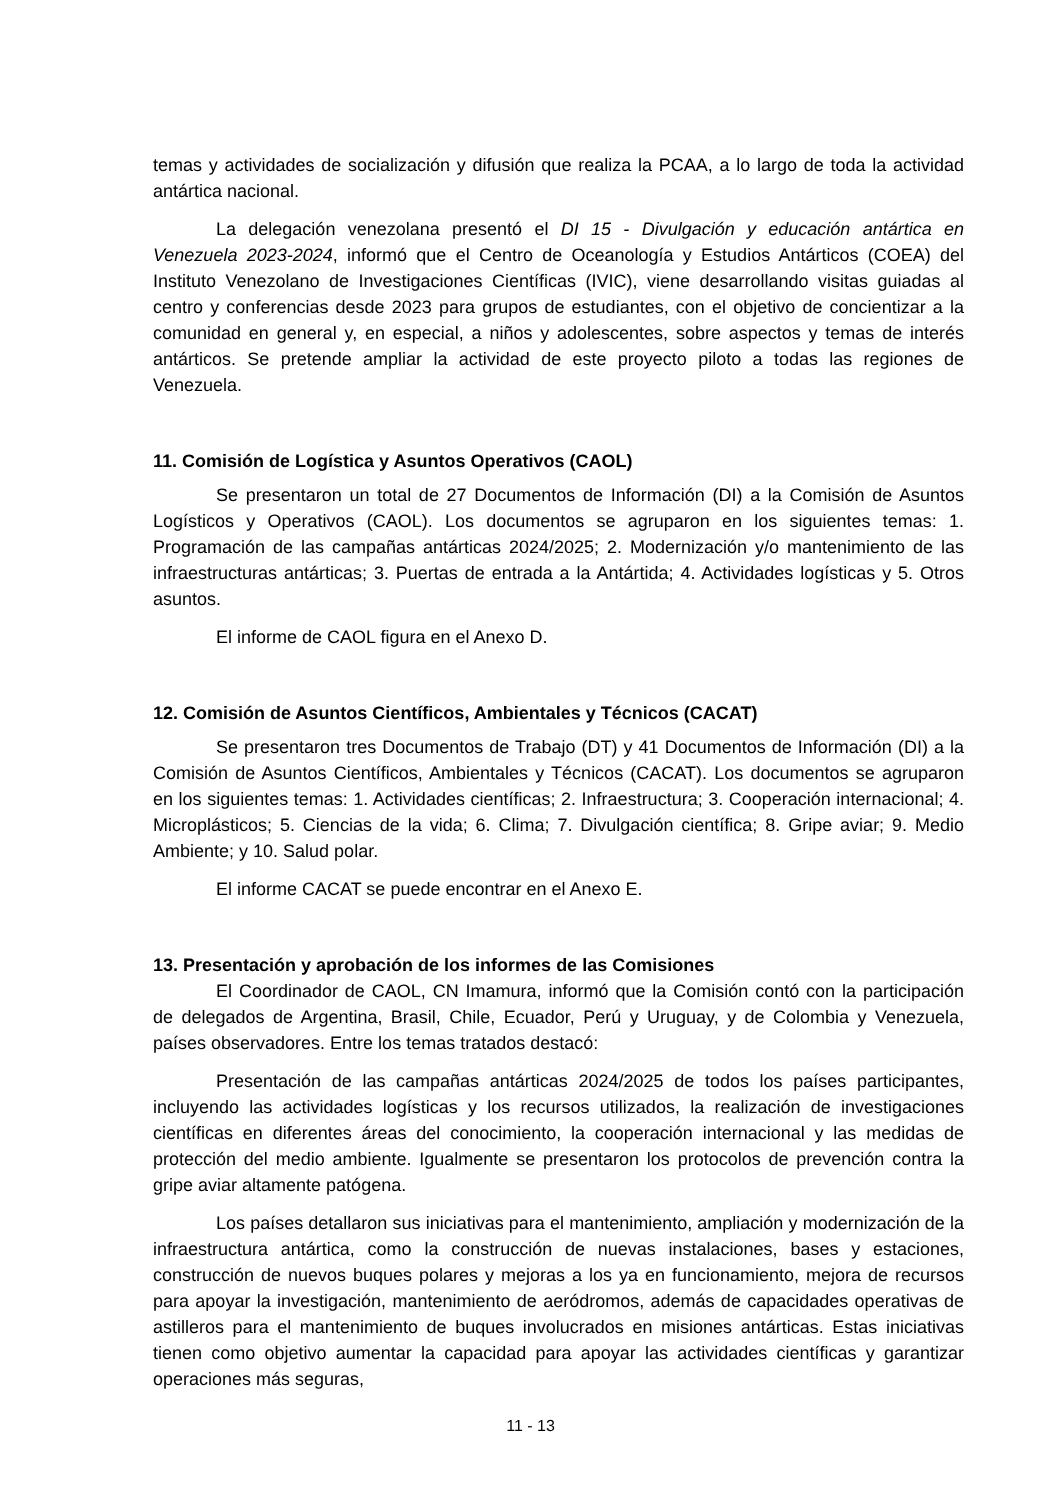temas y actividades de socialización y difusión que realiza la PCAA, a lo largo de toda la actividad antártica nacional.
La delegación venezolana presentó el DI 15 - Divulgación y educación antártica en Venezuela 2023-2024, informó que el Centro de Oceanología y Estudios Antárticos (COEA) del Instituto Venezolano de Investigaciones Científicas (IVIC), viene desarrollando visitas guiadas al centro y conferencias desde 2023 para grupos de estudiantes, con el objetivo de concientizar a la comunidad en general y, en especial, a niños y adolescentes, sobre aspectos y temas de interés antárticos. Se pretende ampliar la actividad de este proyecto piloto a todas las regiones de Venezuela.
11. Comisión de Logística y Asuntos Operativos (CAOL)
Se presentaron un total de 27 Documentos de Información (DI) a la Comisión de Asuntos Logísticos y Operativos (CAOL). Los documentos se agruparon en los siguientes temas: 1. Programación de las campañas antárticas 2024/2025; 2. Modernización y/o mantenimiento de las infraestructuras antárticas; 3. Puertas de entrada a la Antártida; 4. Actividades logísticas y 5. Otros asuntos.
El informe de CAOL figura en el Anexo D.
12. Comisión de Asuntos Científicos, Ambientales y Técnicos (CACAT)
Se presentaron tres Documentos de Trabajo (DT) y 41 Documentos de Información (DI) a la Comisión de Asuntos Científicos, Ambientales y Técnicos (CACAT). Los documentos se agruparon en los siguientes temas: 1. Actividades científicas; 2. Infraestructura; 3. Cooperación internacional; 4. Microplásticos; 5. Ciencias de la vida; 6. Clima; 7. Divulgación científica; 8. Gripe aviar; 9. Medio Ambiente; y 10. Salud polar.
El informe CACAT se puede encontrar en el Anexo E.
13. Presentación y aprobación de los informes de las Comisiones
El Coordinador de CAOL, CN Imamura, informó que la Comisión contó con la participación de delegados de Argentina, Brasil, Chile, Ecuador, Perú y Uruguay, y de Colombia y Venezuela, países observadores. Entre los temas tratados destacó:
Presentación de las campañas antárticas 2024/2025 de todos los países participantes, incluyendo las actividades logísticas y los recursos utilizados, la realización de investigaciones científicas en diferentes áreas del conocimiento, la cooperación internacional y las medidas de protección del medio ambiente. Igualmente se presentaron los protocolos de prevención contra la gripe aviar altamente patógena.
Los países detallaron sus iniciativas para el mantenimiento, ampliación y modernización de la infraestructura antártica, como la construcción de nuevas instalaciones, bases y estaciones, construcción de nuevos buques polares y mejoras a los ya en funcionamiento, mejora de recursos para apoyar la investigación, mantenimiento de aeródromos, además de capacidades operativas de astilleros para el mantenimiento de buques involucrados en misiones antárticas. Estas iniciativas tienen como objetivo aumentar la capacidad para apoyar las actividades científicas y garantizar operaciones más seguras,
11 - 13